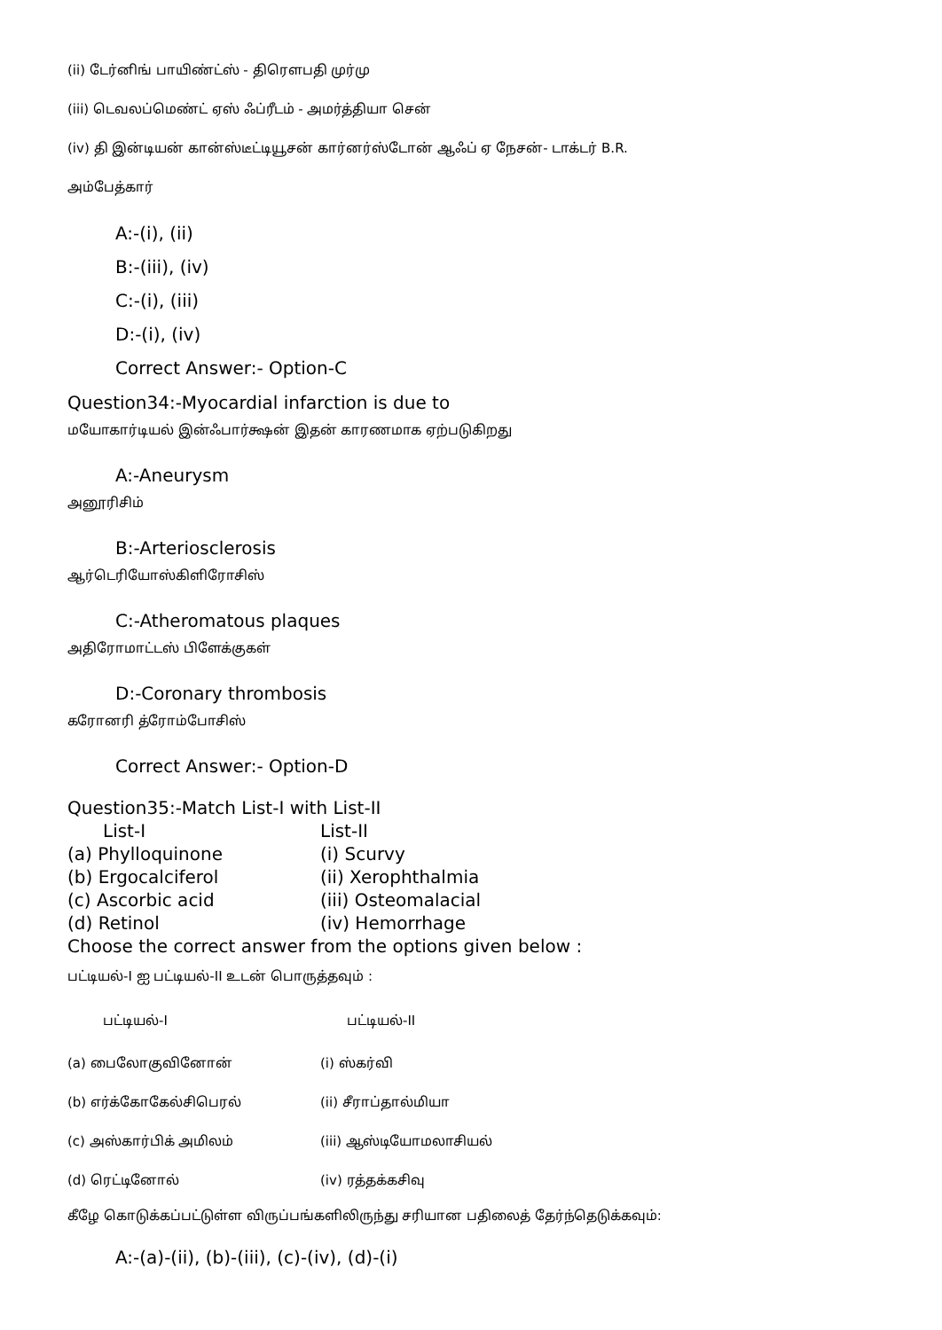(ii) டேர்னிங் பாயிண்ட்ஸ் - திரௌபதி முர்மு
(iii) டெவலப்மெண்ட் ஏஸ் ஃப்ரீடம் - அமர்த்தியா சென்
(iv) தி இன்டியன் கான்ஸ்டீட்டியூசன் கார்னர்ஸ்டோன் ஆஃப் ஏ நேசன்- டாக்டர் B.R.
அம்பேத்கார்
A:-(i), (ii)
B:-(iii), (iv)
C:-(i), (iii)
D:-(i), (iv)
Correct Answer:- Option-C
Question34:-Myocardial infarction is due to
மயோகார்டியல் இன்ஃபார்க்ஷன் இதன் காரணமாக ஏற்படுகிறது
A:-Aneurysm
அனூரிசிம்
B:-Arteriosclerosis
ஆர்டெரியோஸ்கிளிரோசிஸ்
C:-Atheromatous plaques
அதிரோமாட்டஸ் பிளேக்குகள்
D:-Coronary thrombosis
கரோனரி த்ரோம்போசிஸ்
Correct Answer:- Option-D
Question35:-Match List-I with List-II
List-I List-II
(a) Phylloquinone (i) Scurvy
(b) Ergocalciferol (ii) Xerophthalmia
(c) Ascorbic acid (iii) Osteomalacial
(d) Retinol (iv) Hemorrhage
Choose the correct answer from the options given below :
பட்டியல்-I ஐ பட்டியல்-II உடன் பொருத்தவும் :
பட்டியல்-I பட்டியல்-II
(a) பைலோகுவினோன் (i) ஸ்கர்வி
(b) எர்க்கோகேல்சிபெரல் (ii) சீராப்தால்மியா
(c) அஸ்கார்பிக் அமிலம் (iii) ஆஸ்டியோமலாசியல்
(d) ரெட்டினோல் (iv) ரத்தக்கசிவு
கீழே கொடுக்கப்பட்டுள்ள விருப்பங்களிலிருந்து சரியான பதிலைத் தேர்ந்தெடுக்கவும்:
A:-(a)-(ii), (b)-(iii), (c)-(iv), (d)-(i)